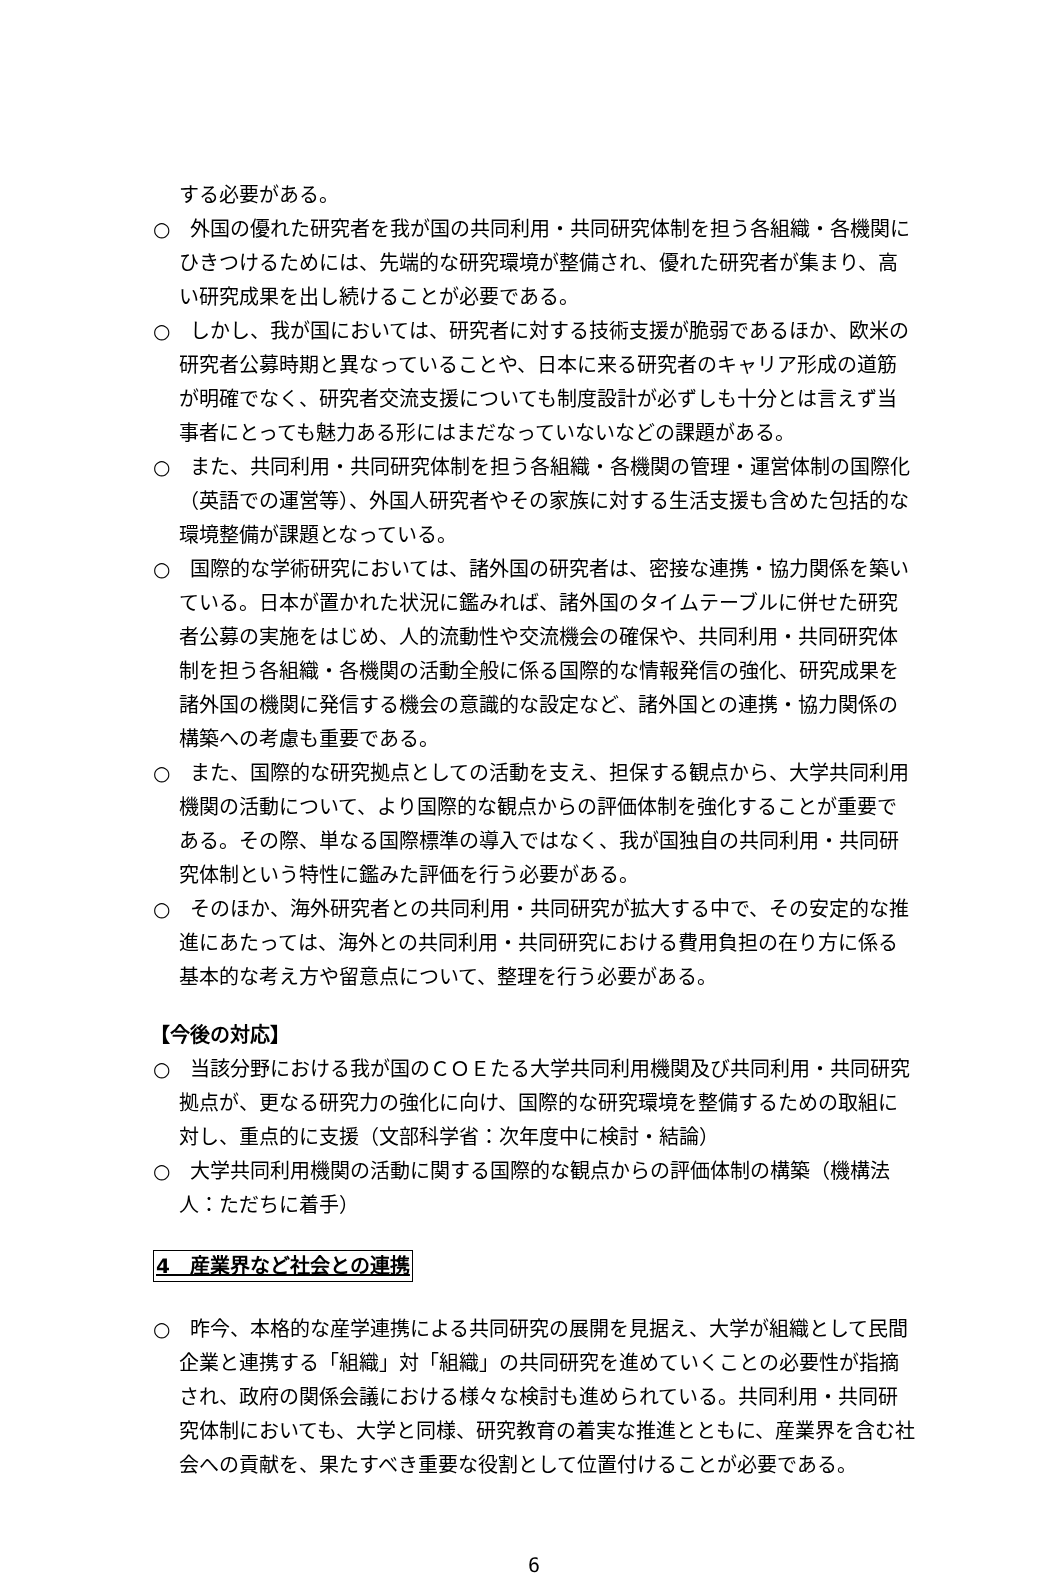する必要がある。
○　外国の優れた研究者を我が国の共同利用・共同研究体制を担う各組織・各機関にひきつけるためには、先端的な研究環境が整備され、優れた研究者が集まり、高い研究成果を出し続けることが必要である。
○　しかし、我が国においては、研究者に対する技術支援が脆弱であるほか、欧米の研究者公募時期と異なっていることや、日本に来る研究者のキャリア形成の道筋が明確でなく、研究者交流支援についても制度設計が必ずしも十分とは言えず当事者にとっても魅力ある形にはまだなっていないなどの課題がある。
○　また、共同利用・共同研究体制を担う各組織・各機関の管理・運営体制の国際化（英語での運営等）、外国人研究者やその家族に対する生活支援も含めた包括的な環境整備が課題となっている。
○　国際的な学術研究においては、諸外国の研究者は、密接な連携・協力関係を築いている。日本が置かれた状況に鑑みれば、諸外国のタイムテーブルに併せた研究者公募の実施をはじめ、人的流動性や交流機会の確保や、共同利用・共同研究体制を担う各組織・各機関の活動全般に係る国際的な情報発信の強化、研究成果を諸外国の機関に発信する機会の意識的な設定など、諸外国との連携・協力関係の構築への考慮も重要である。
○　また、国際的な研究拠点としての活動を支え、担保する観点から、大学共同利用機関の活動について、より国際的な観点からの評価体制を強化することが重要である。その際、単なる国際標準の導入ではなく、我が国独自の共同利用・共同研究体制という特性に鑑みた評価を行う必要がある。
○　そのほか、海外研究者との共同利用・共同研究が拡大する中で、その安定的な推進にあたっては、海外との共同利用・共同研究における費用負担の在り方に係る基本的な考え方や留意点について、整理を行う必要がある。
【今後の対応】
○　当該分野における我が国のＣＯＥたる大学共同利用機関及び共同利用・共同研究拠点が、更なる研究力の強化に向け、国際的な研究環境を整備するための取組に対し、重点的に支援（文部科学省：次年度中に検討・結論）
○　大学共同利用機関の活動に関する国際的な観点からの評価体制の構築（機構法人：ただちに着手）
4　産業界など社会との連携
○　昨今、本格的な産学連携による共同研究の展開を見据え、大学が組織として民間企業と連携する「組織」対「組織」の共同研究を進めていくことの必要性が指摘され、政府の関係会議における様々な検討も進められている。共同利用・共同研究体制においても、大学と同様、研究教育の着実な推進とともに、産業界を含む社会への貢献を、果たすべき重要な役割として位置付けることが必要である。
6